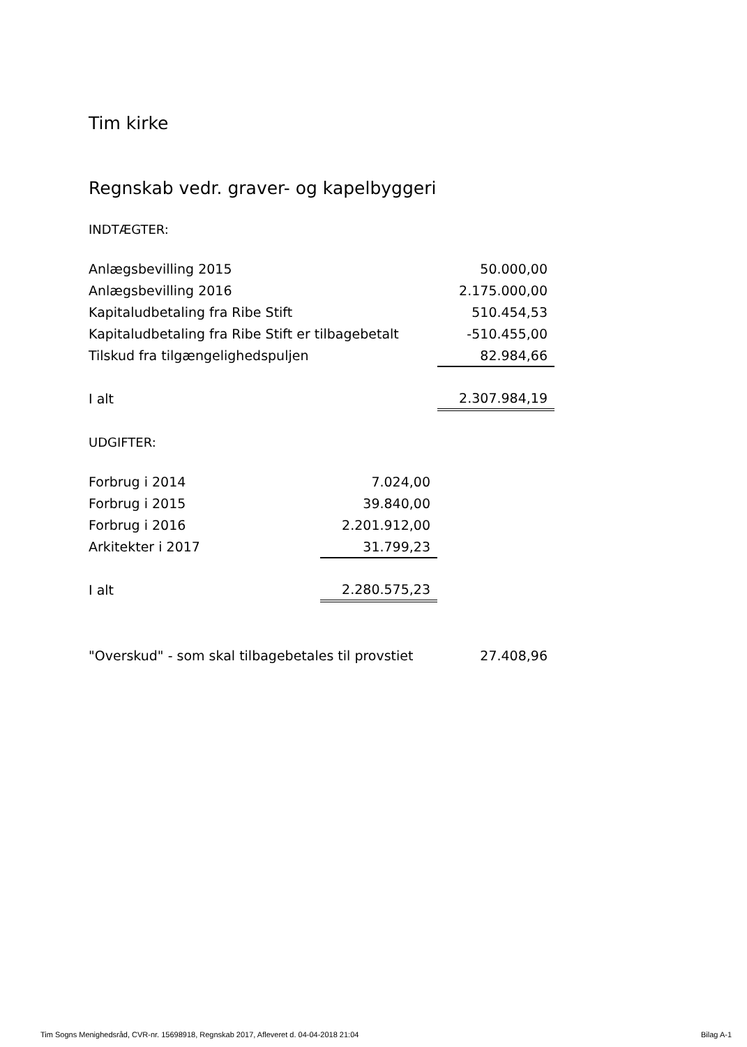Tim kirke
Regnskab vedr. graver- og kapelbyggeri
INDTÆGTER:
| Anlægsbevilling 2015 | 50.000,00 |
| Anlægsbevilling 2016 | 2.175.000,00 |
| Kapitaludbetaling fra Ribe Stift | 510.454,53 |
| Kapitaludbetaling fra Ribe Stift er tilbagebetalt | -510.455,00 |
| Tilskud fra tilgængelighedspuljen | 82.984,66 |
| I alt | 2.307.984,19 |
UDGIFTER:
| Forbrug i 2014 | 7.024,00 |
| Forbrug i 2015 | 39.840,00 |
| Forbrug i 2016 | 2.201.912,00 |
| Arkitekter i 2017 | 31.799,23 |
| I alt | 2.280.575,23 |
| "Overskud" - som skal tilbagebetales til provstiet | 27.408,96 |
Tim Sogns Menighedsråd, CVR-nr. 15698918, Regnskab 2017, Afleveret d. 04-04-2018 21:04 Bilag A-1